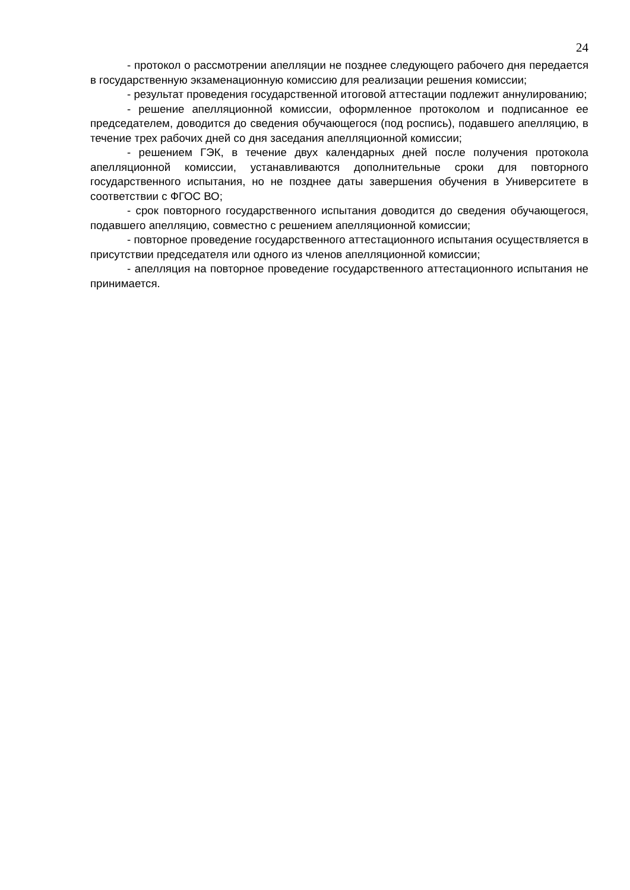24
- протокол о рассмотрении апелляции не позднее следующего рабочего дня передается в государственную экзаменационную комиссию для реализации решения комиссии;
- результат проведения государственной итоговой аттестации подлежит аннулированию;
- решение апелляционной комиссии, оформленное протоколом и подписанное ее председателем, доводится до сведения обучающегося (под роспись), подавшего апелляцию, в течение трех рабочих дней со дня заседания апелляционной комиссии;
- решением ГЭК, в течение двух календарных дней после получения протокола апелляционной комиссии, устанавливаются дополнительные сроки для повторного государственного испытания, но не позднее даты завершения обучения в Университете в соответствии с ФГОС ВО;
- срок повторного государственного испытания доводится до сведения обучающегося, подавшего апелляцию, совместно с решением апелляционной комиссии;
- повторное проведение государственного аттестационного испытания осуществляется в присутствии председателя или одного из членов апелляционной комиссии;
- апелляция на повторное проведение государственного аттестационного испытания не принимается.